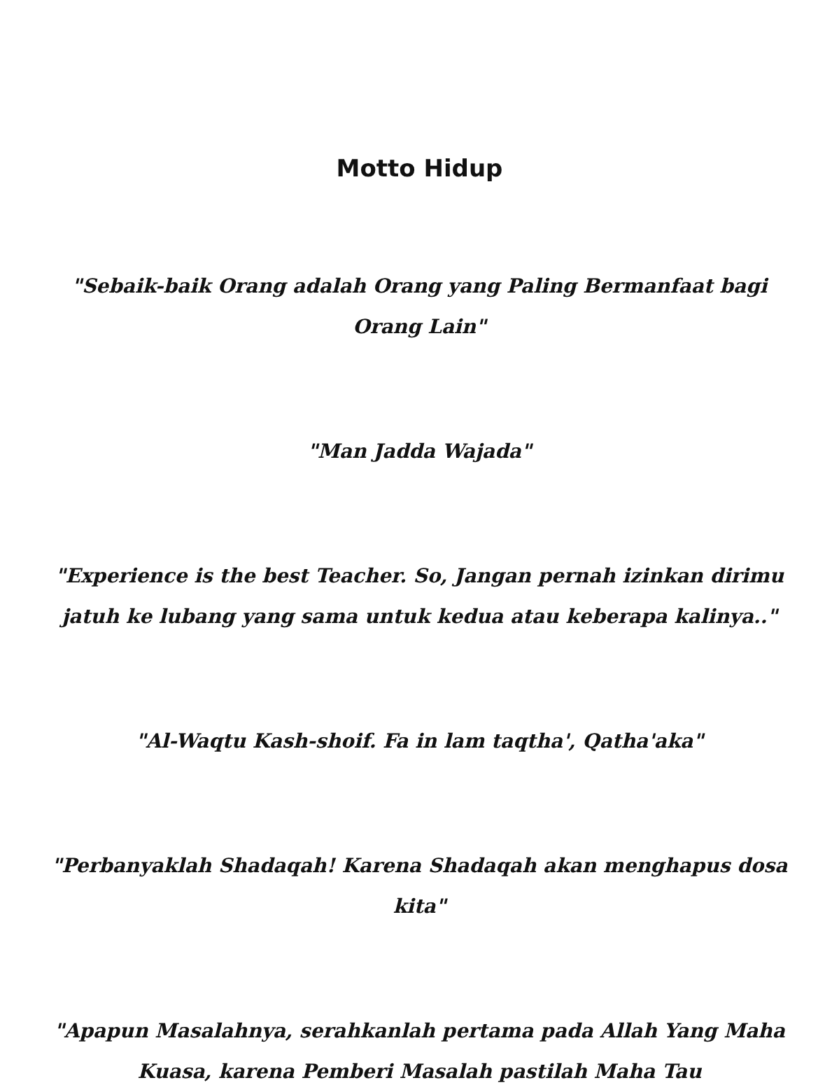Motto Hidup
"Sebaik-baik Orang adalah Orang yang Paling Bermanfaat bagi
Orang Lain"
"Man Jadda Wajada"
"Experience is the best Teacher. So, Jangan pernah izinkan dirimu
jatuh ke lubang yang sama untuk kedua atau keberapa kalinya.."
"Al-Waqtu Kash-shoif. Fa in lam taqtha', Qatha'aka"
"Perbanyaklah Shadaqah! Karena Shadaqah akan menghapus dosa
kita"
"Apapun Masalahnya, serahkanlah pertama pada Allah Yang Maha
Kuasa, karena Pemberi Masalah pastilah Maha Tau